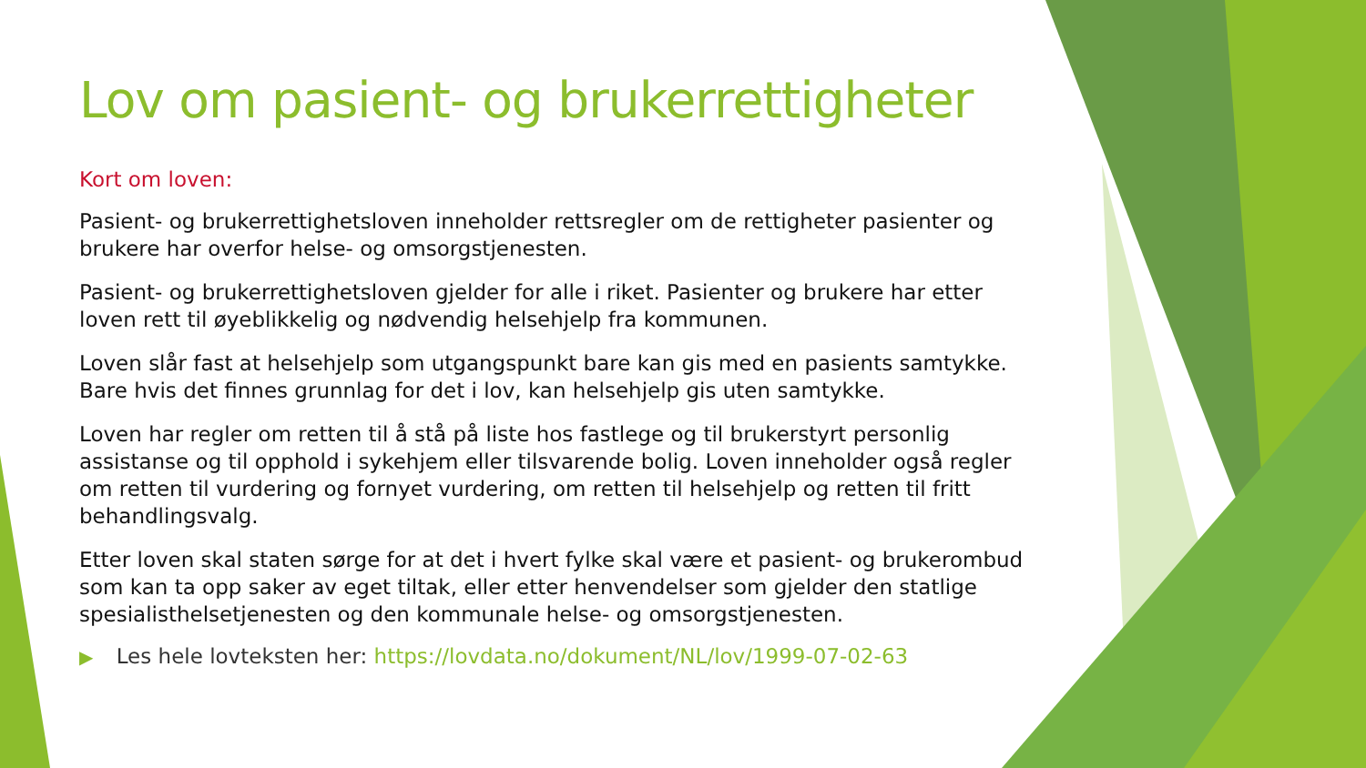Lov om pasient- og brukerrettigheter
Kort om loven:
Pasient- og brukerrettighetsloven inneholder rettsregler om de rettigheter pasienter og brukere har overfor helse- og omsorgstjenesten.
Pasient- og brukerrettighetsloven gjelder for alle i riket. Pasienter og brukere har etter loven rett til øyeblikkelig og nødvendig helsehjelp fra kommunen.
Loven slår fast at helsehjelp som utgangspunkt bare kan gis med en pasients samtykke. Bare hvis det finnes grunnlag for det i lov, kan helsehjelp gis uten samtykke.
Loven har regler om retten til å stå på liste hos fastlege og til brukerstyrt personlig assistanse og til opphold i sykehjem eller tilsvarende bolig. Loven inneholder også regler om retten til vurdering og fornyet vurdering, om retten til helsehjelp og retten til fritt behandlingsvalg.
Etter loven skal staten sørge for at det i hvert fylke skal være et pasient- og brukerombud som kan ta opp saker av eget tiltak, eller etter henvendelser som gjelder den statlige spesialisthelsetjenesten og den kommunale helse- og omsorgstjenesten.
▶ Les hele lovteksten her: https://lovdata.no/dokument/NL/lov/1999-07-02-63